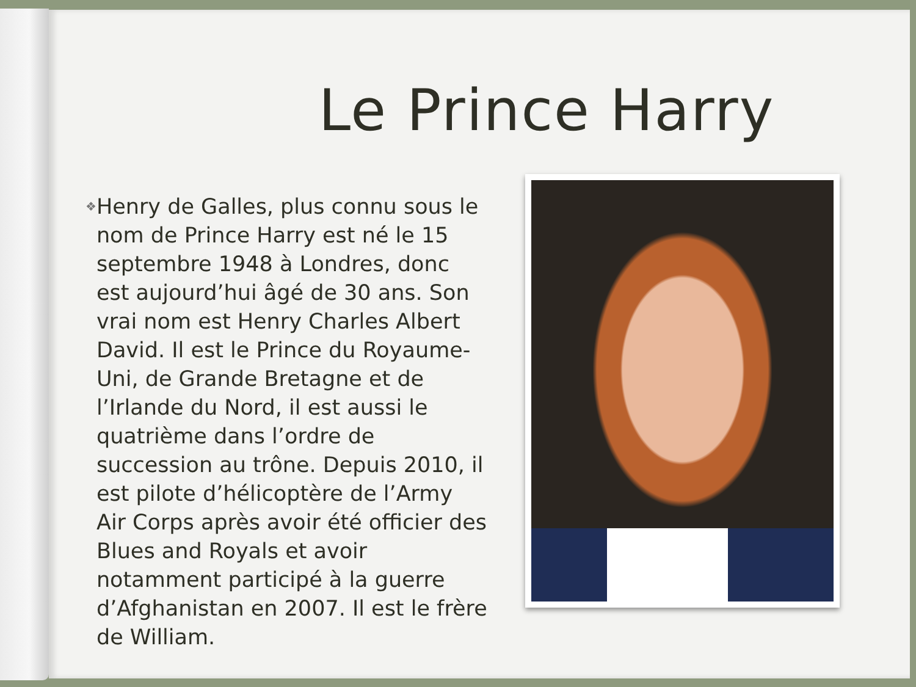Le Prince Harry
❖
Henry de Galles, plus connu sous le nom de Prince Harry est né le 15 septembre 1948 à Londres, donc est aujourd’hui âgé de 30 ans. Son vrai nom est Henry Charles Albert David. Il est le Prince du Royaume-Uni, de Grande Bretagne et de l’Irlande du Nord, il est aussi le quatrième dans l’ordre de succession au trône. Depuis 2010, il est pilote d’hélicoptère de l’Army Air Corps après avoir été officier des Blues and Royals et avoir notamment participé à la guerre d’Afghanistan en 2007. Il est le frère de William.